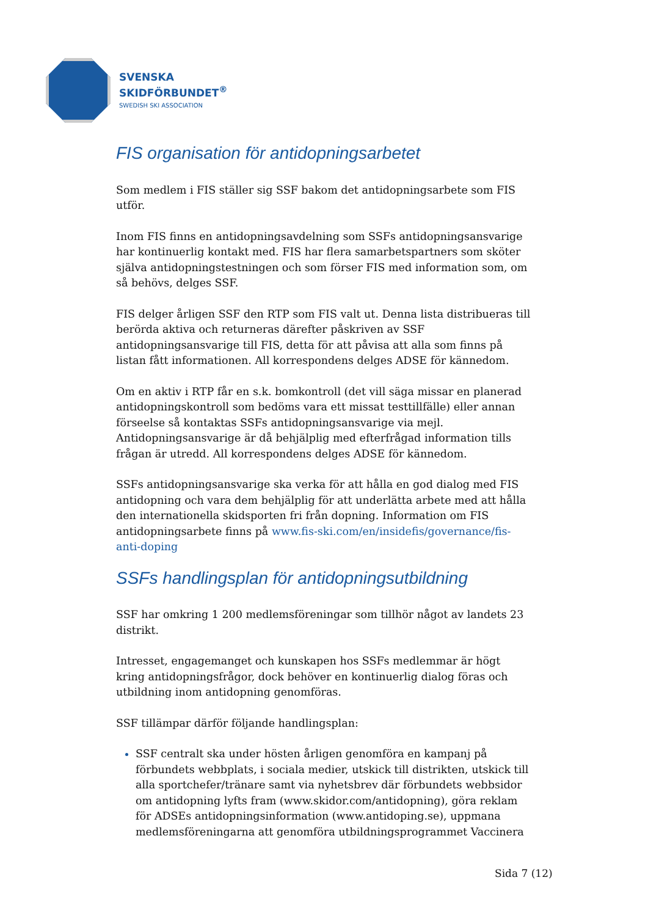SVENSKA
SKIDFÖRBUNDET<sup>®</sup>
SWEDISH SKI ASSOCIATION
FIS organisation för antidopningsarbetet
Som medlem i FIS ställer sig SSF bakom det antidopningsarbete som FIS utför.
Inom FIS finns en antidopningsavdelning som SSFs antidopningsansvarige har kontinuerlig kontakt med. FIS har flera samarbetspartners som sköter själva antidopningstestningen och som förser FIS med information som, om så behövs, delges SSF.
FIS delger årligen SSF den RTP som FIS valt ut. Denna lista distribueras till berörda aktiva och returneras därefter påskriven av SSF antidopningsansvarige till FIS, detta för att påvisa att alla som finns på listan fått informationen. All korrespondens delges ADSE för kännedom.
Om en aktiv i RTP får en s.k. bomkontroll (det vill säga missar en planerad antidopningskontroll som bedöms vara ett missat testtillfälle) eller annan förseelse så kontaktas SSFs antidopningsansvarige via mejl. Antidopningsansvarige är då behjälplig med efterfrågad information tills frågan är utredd. All korrespondens delges ADSE för kännedom.
SSFs antidopningsansvarige ska verka för att hålla en god dialog med FIS antidopning och vara dem behjälplig för att underlätta arbete med att hålla den internationella skidsporten fri från dopning. Information om FIS antidopningsarbete finns på www.fis-ski.com/en/insidefis/governance/fis-anti-doping
SSFs handlingsplan för antidopningsutbildning
SSF har omkring 1 200 medlemsföreningar som tillhör något av landets 23 distrikt.
Intresset, engagemanget och kunskapen hos SSFs medlemmar är högt kring antidopningsfrågor, dock behöver en kontinuerlig dialog föras och utbildning inom antidopning genomföras.
SSF tillämpar därför följande handlingsplan:
SSF centralt ska under hösten årligen genomföra en kampanj på förbundets webbplats, i sociala medier, utskick till distrikten, utskick till alla sportchefer/tränare samt via nyhetsbrev där förbundets webbsidor om antidopning lyfts fram (www.skidor.com/antidopning), göra reklam för ADSEs antidopningsinformation (www.antidoping.se), uppmana medlemsföreningarna att genomföra utbildningsprogrammet Vaccinera
Sida 7 (12)